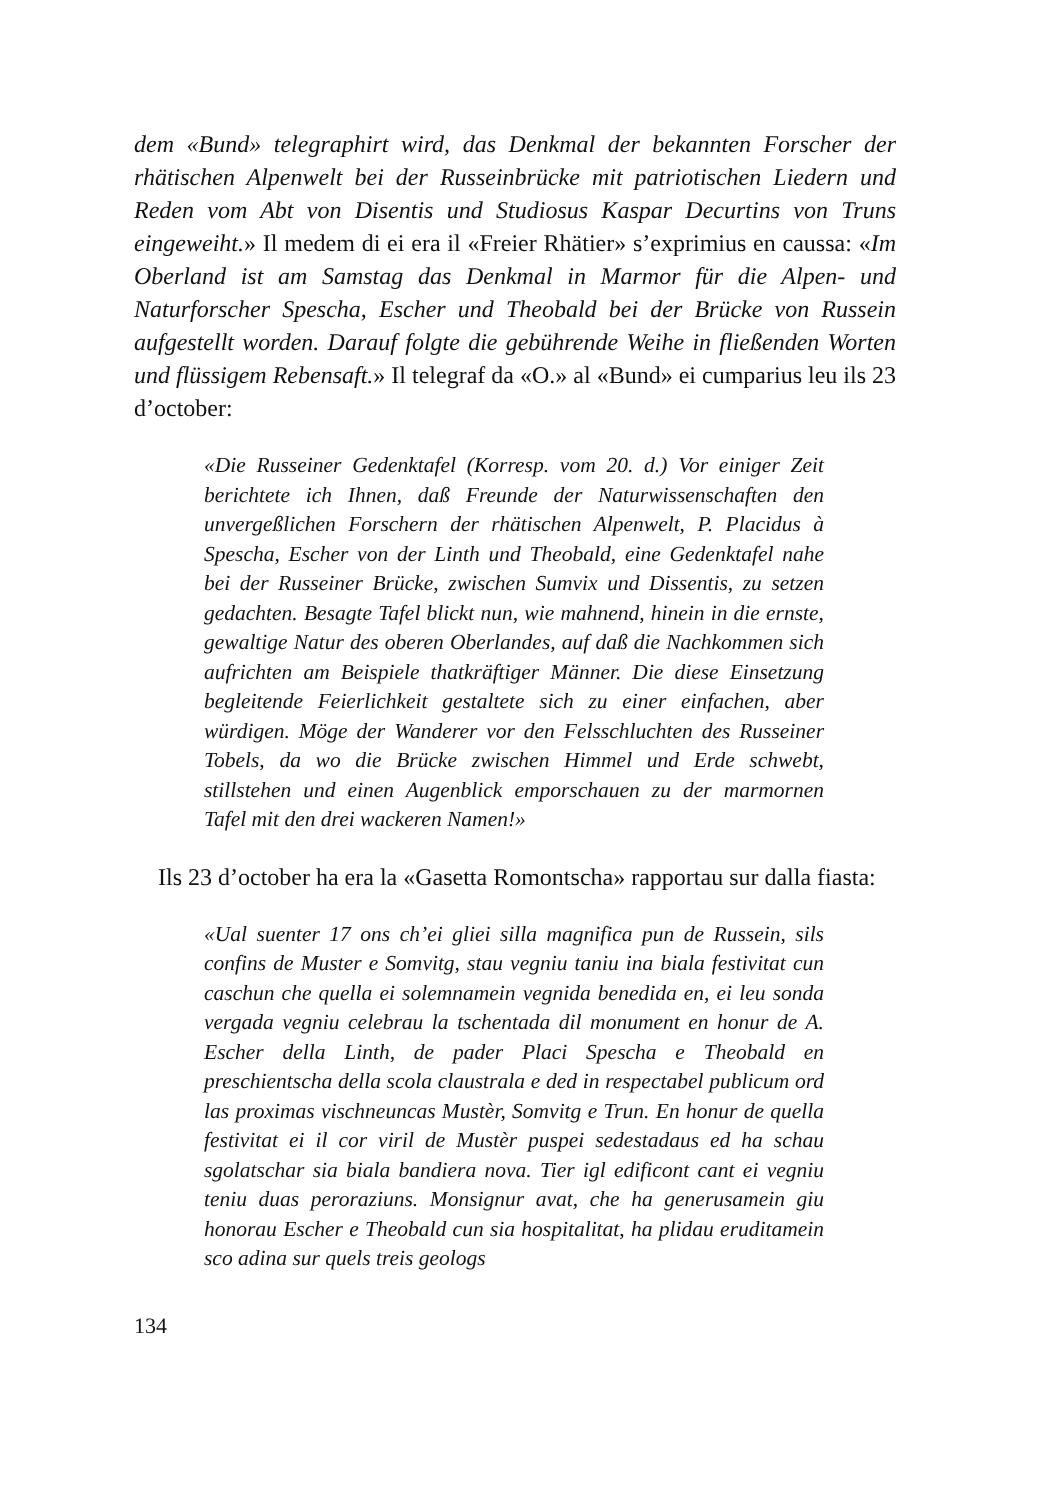dem «Bund» telegraphirt wird, das Denkmal der bekannten Forscher der rhätischen Alpenwelt bei der Russeinbrücke mit patriotischen Liedern und Reden vom Abt von Disentis und Studiosus Kaspar Decurtins von Truns eingeweiht.» Il medem di ei era il «Freier Rhätier» s’exprimius en caussa: «Im Oberland ist am Samstag das Denkmal in Marmor für die Alpen- und Naturforscher Spescha, Escher und Theobald bei der Brücke von Russein aufgestellt worden. Darauf folgte die gebührende Weihe in fließenden Worten und flüssigem Rebensaft.» Il telegraf da «O.» al «Bund» ei cumparius leu ils 23 d’october:
«Die Russeiner Gedenktafel (Korresp. vom 20. d.) Vor einiger Zeit berichtete ich Ihnen, daß Freunde der Naturwissenschaften den unvergeßlichen Forschern der rhätischen Alpenwelt, P. Placidus à Spescha, Escher von der Linth und Theobald, eine Gedenktafel nahe bei der Russeiner Brücke, zwischen Sumvix und Dissentis, zu setzen gedachten. Besagte Tafel blickt nun, wie mahnend, hinein in die ernste, gewaltige Natur des oberen Oberlandes, auf daß die Nachkommen sich aufrichten am Beispiele thatkräftiger Männer. Die diese Einsetzung begleitende Feierlichkeit gestaltete sich zu einer einfachen, aber würdigen. Möge der Wanderer vor den Felsschluchten des Russeiner Tobels, da wo die Brücke zwischen Himmel und Erde schwebt, stillstehen und einen Augenblick emporschauen zu der marmornen Tafel mit den drei wackeren Namen!»
Ils 23 d’october ha era la «Gasetta Romontscha» rapportau sur dalla fiasta:
«Ual suenter 17 ons ch’ei gliei silla magnifica pun de Russein, sils confins de Muster e Somvitg, stau vegniu taniu ina biala festivitat cun caschun che quella ei solemnamein vegnida benedida en, ei leu sonda vergada vegniu celebrau la tschentada dil monument en honur de A. Escher della Linth, de pader Placi Spescha e Theobald en preschientscha della scola claustrala e ded in respectabel publicum ord las proximas vischneuncas Mustèr, Somvitg e Trun. En honur de quella festivitat ei il cor viril de Mustèr puspei sedestadaus ed ha schau sgolatschar sia biala bandiera nova. Tier igl edificont cant ei vegniu teniu duas peroraziuns. Monsignur avat, che ha generusamein giu honorau Escher e Theobald cun sia hospitalitat, ha plidau eruditamein sco adina sur quels treis geologs
134